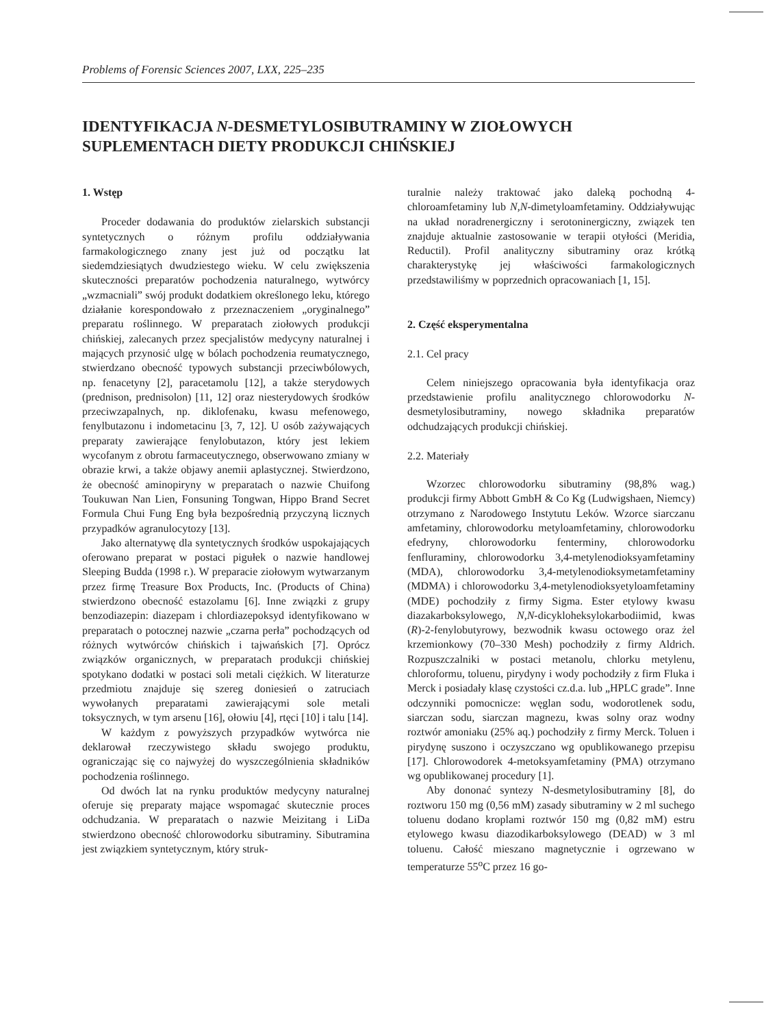Problems of Forensic Sciences 2007, LXX, 225–235
IDENTYFIKACJA N-DESMETYLOSIBUTRAMINY W ZIOŁOWYCH SUPLEMENTACH DIETY PRODUKCJI CHIŃSKIEJ
1. Wstęp
Proceder dodawania do produktów zielarskich substancji syntetycznych o różnym profilu oddziaływania farmakologicznego znany jest już od początku lat siedemdziesiątych dwudziestego wieku. W celu zwiększenia skuteczności preparatów pochodzenia naturalnego, wytwórcy „wzmacniali” swój produkt dodatkiem określonego leku, którego działanie korespondowało z przeznaczeniem „oryginalnego” preparatu roślinnego. W preparatach ziołowych produkcji chińskiej, zalecanych przez specjalistów medycyny naturalnej i mających przynosić ulgę w bólach pochodzenia reumatycznego, stwierdzano obecność typowych substancji przeciwbólowych, np. fenacetyny [2], paracetamolu [12], a także sterydowych (prednison, prednisolon) [11, 12] oraz niesterydowych środków przeciwzapalnych, np. diklofenaku, kwasu mefenowego, fenylbutazonu i indometacinu [3, 7, 12]. U osób zażywających preparaty zawierające fenylobutazon, który jest lekiem wycofanym z obrotu farmaceutycznego, obserwowano zmiany w obrazie krwi, a także objawy anemii aplastycznej. Stwierdzono, że obecność aminopiryny w preparatach o nazwie Chuifong Toukuwan Nan Lien, Fonsuning Tongwan, Hippo Brand Secret Formula Chui Fung Eng była bezpośrednią przyczyną licznych przypadków agranulocytozy [13].
Jako alternatywę dla syntetycznych środków uspokajających oferowano preparat w postaci pigułek o nazwie handlowej Sleeping Budda (1998 r.). W preparacie ziołowym wytwarzanym przez firmę Treasure Box Products, Inc. (Products of China) stwierdzono obecność estazolamu [6]. Inne związki z grupy benzodiazepin: diazepam i chlordiazepoksyd identyfikowano w preparatach o potocznej nazwie „czarna perła” pochodzących od różnych wytwórców chińskich i tajwańskich [7]. Oprócz związków organicznych, w preparatach produkcji chińskiej spotykano dodatki w postaci soli metali ciężkich. W literaturze przedmiotu znajduje się szereg doniesień o zatruciach wywołanych preparatami zawierającymi sole metali toksycznych, w tym arsenu [16], ołowiu [4], rtęci [10] i talu [14].
W każdym z powyższych przypadków wytwórca nie deklarował rzeczywistego składu swojego produktu, ograniczając się co najwyżej do wyszczególnienia składników pochodzenia roślinnego.
Od dwóch lat na rynku produktów medycyny naturalnej oferuje się preparaty mające wspomagać skutecznie proces odchudzania. W preparatach o nazwie Meizitang i LiDa stwierdzono obecność chlorowodorku sibutraminy. Sibutramina jest związkiem syntetycznym, który struk-
turalnie należy traktować jako daleką pochodną 4-chloroamfetaminy lub N,N-dimetyloamfetaminy. Oddziaływując na układ noradrenergiczny i serotoninergiczny, związek ten znajduje aktualnie zastosowanie w terapii otyłości (Meridia, Reductil). Profil analityczny sibutraminy oraz krótką charakterystykę jej właściwości farmakologicznych przedstawiliśmy w poprzednich opracowaniach [1, 15].
2. Część eksperymentalna
2.1. Cel pracy
Celem niniejszego opracowania była identyfikacja oraz przedstawienie profilu analitycznego chlorowodorku N-desmetylosibutraminy, nowego składnika preparatów odchudzających produkcji chińskiej.
2.2. Materiały
Wzorzec chlorowodorku sibutraminy (98,8% wag.) produkcji firmy Abbott GmbH & Co Kg (Ludwigshaen, Niemcy) otrzymano z Narodowego Instytutu Leków. Wzorce siarczanu amfetaminy, chlorowodorku metyloamfetaminy, chlorowodorku efedryny, chlorowodorku fenterminy, chlorowodorku fenfluraminy, chlorowodorku 3,4-metylenodioksyamfetaminy (MDA), chlorowodorku 3,4-metylenodioksymetamfetaminy (MDMA) i chlorowodorku 3,4-metylenodioksyetyloamfetaminy (MDE) pochodziły z firmy Sigma. Ester etylowy kwasu diazakarboksylowego, N,N-dicykloheksylokarbodiimid, kwas (R)-2-fenylobutyrowy, bezwodnik kwasu octowego oraz żel krzemionkowy (70–330 Mesh) pochodziły z firmy Aldrich. Rozpuszczalniki w postaci metanolu, chlorku metylenu, chloroformu, toluenu, pirydyny i wody pochodziły z firm Fluka i Merck i posiadały klasę czystości cz.d.a. lub „HPLC grade”. Inne odczynniki pomocnicze: węglan sodu, wodorotlenek sodu, siarczan sodu, siarczan magnezu, kwas solny oraz wodny roztwór amoniaku (25% aq.) pochodziły z firmy Merck. Toluen i pirydynę suszono i oczyszczano wg opublikowanego przepisu [17]. Chlorowodorek 4-metoksyamfetaminy (PMA) otrzymano wg opublikowanej procedury [1].
Aby dononać syntezy N-desmetylosibutraminy [8], do roztworu 150 mg (0,56 mM) zasady sibutraminy w 2 ml suchego toluenu dodano kroplami roztwór 150 mg (0,82 mM) estru etylowego kwasu diazodikarboksylowego (DEAD) w 3 ml toluenu. Całość mieszano magnetycznie i ogrzewano w temperaturze 55<sup>o</sup>C przez 16 go-